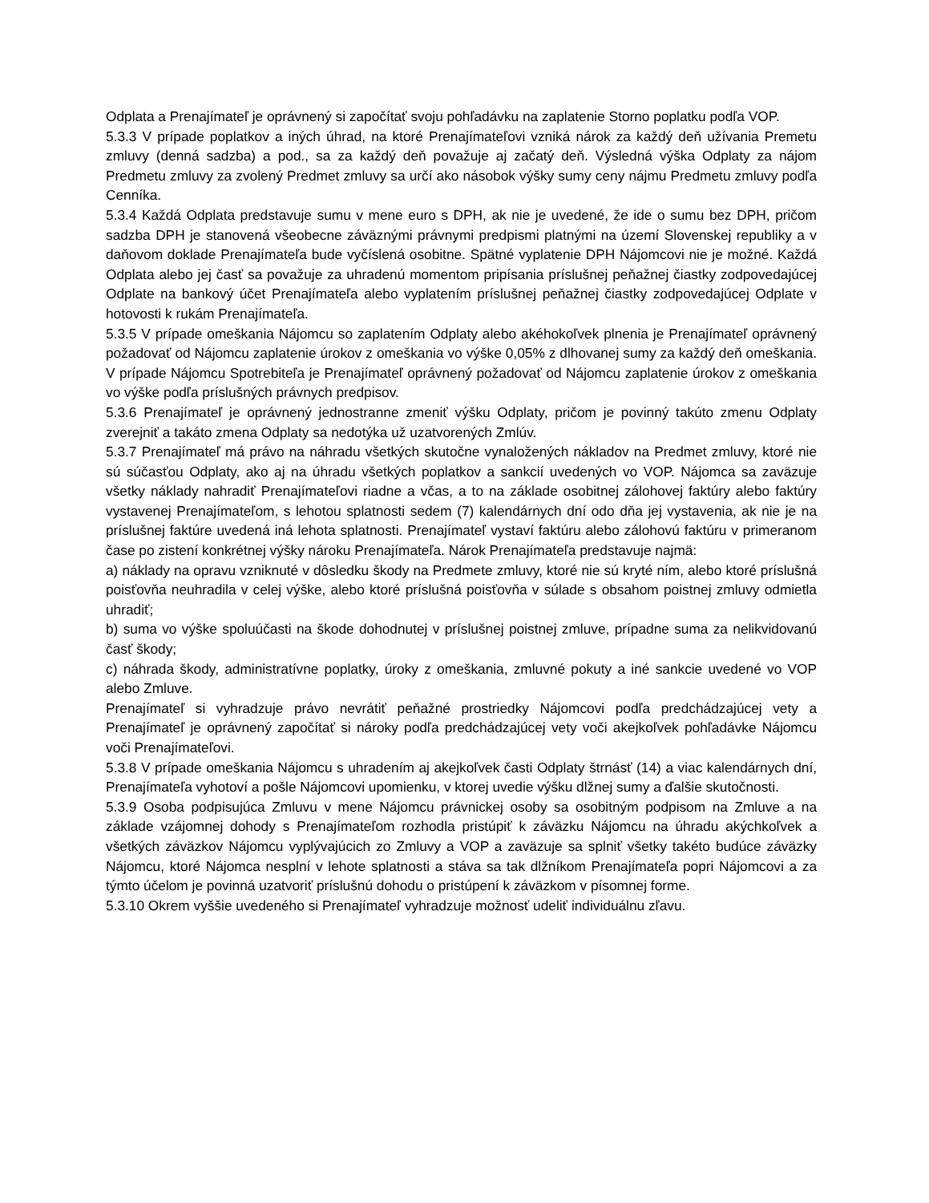Odplata a Prenajímateľ je oprávnený si započítať svoju pohľadávku na zaplatenie Storno poplatku podľa VOP.
5.3.3 V prípade poplatkov a iných úhrad, na ktoré Prenajímateľovi vzniká nárok za každý deň užívania Premetu zmluvy (denná sadzba) a pod., sa za každý deň považuje aj začatý deň. Výsledná výška Odplaty za nájom Predmetu zmluvy za zvolený Predmet zmluvy sa určí ako násobok výšky sumy ceny nájmu Predmetu zmluvy podľa Cenníka.
5.3.4 Každá Odplata predstavuje sumu v mene euro s DPH, ak nie je uvedené, že ide o sumu bez DPH, pričom sadzba DPH je stanovená všeobecne záväznými právnymi predpismi platnými na území Slovenskej republiky a v daňovom doklade Prenajímateľa bude vyčíslená osobitne. Spätné vyplatenie DPH Nájomcovi nie je možné. Každá Odplata alebo jej časť sa považuje za uhradenú momentom pripísania príslušnej peňažnej čiastky zodpovedajúcej Odplate na bankový účet Prenajímateľa alebo vyplatením príslušnej peňažnej čiastky zodpovedajúcej Odplate v hotovosti k rukám Prenajímateľa.
5.3.5 V prípade omeškania Nájomcu so zaplatením Odplaty alebo akéhokoľvek plnenia je Prenajímateľ oprávnený požadovať od Nájomcu zaplatenie úrokov z omeškania vo výške 0,05% z dlhovanej sumy za každý deň omeškania. V prípade Nájomcu Spotrebiteľa je Prenajímateľ oprávnený požadovať od Nájomcu zaplatenie úrokov z omeškania vo výške podľa príslušných právnych predpisov.
5.3.6 Prenajímateľ je oprávnený jednostranne zmeniť výšku Odplaty, pričom je povinný takúto zmenu Odplaty zverejniť a takáto zmena Odplaty sa nedotýka už uzatvorených Zmlúv.
5.3.7 Prenajímateľ má právo na náhradu všetkých skutočne vynaložených nákladov na Predmet zmluvy, ktoré nie sú súčasťou Odplaty, ako aj na úhradu všetkých poplatkov a sankcií uvedených vo VOP. Nájomca sa zaväzuje všetky náklady nahradiť Prenajímateľovi riadne a včas, a to na základe osobitnej zálohovej faktúry alebo faktúry vystavenej Prenajímateľom, s lehotou splatnosti sedem (7) kalendárnych dní odo dňa jej vystavenia, ak nie je na príslušnej faktúre uvedená iná lehota splatnosti. Prenajímateľ vystaví faktúru alebo zálohovú faktúru v primeranom čase po zistení konkrétnej výšky nároku Prenajímateľa. Nárok Prenajímateľa predstavuje najmä:
a) náklady na opravu vzniknuté v dôsledku škody na Predmete zmluvy, ktoré nie sú kryté ním, alebo ktoré príslušná poisťovňa neuhradila v celej výške, alebo ktoré príslušná poisťovňa v súlade s obsahom poistnej zmluvy odmietla uhradiť;
b) suma vo výške spoluúčasti na škode dohodnutej v príslušnej poistnej zmluve, prípadne suma za nelikvidovanú časť škody;
c) náhrada škody, administratívne poplatky, úroky z omeškania, zmluvné pokuty a iné sankcie uvedené vo VOP alebo Zmluve.
Prenajímateľ si vyhradzuje právo nevrátiť peňažné prostriedky Nájomcovi podľa predchádzajúcej vety a Prenajímateľ je oprávnený započítať si nároky podľa predchádzajúcej vety voči akejkoľvek pohľadávke Nájomcu voči Prenajímateľovi.
5.3.8 V prípade omeškania Nájomcu s uhradením aj akejkoľvek časti Odplaty štrnásť (14) a viac kalendárnych dní, Prenajímateľa vyhotoví a pošle Nájomcovi upomienku, v ktorej uvedie výšku dlžnej sumy a ďalšie skutočnosti.
5.3.9 Osoba podpisujúca Zmluvu v mene Nájomcu právnickej osoby sa osobitným podpisom na Zmluve a na základe vzájomnej dohody s Prenajímateľom rozhodla pristúpiť k záväzku Nájomcu na úhradu akýchkoľvek a všetkých záväzkov Nájomcu vyplývajúcich zo Zmluvy a VOP a zaväzuje sa splniť všetky takéto budúce záväzky Nájomcu, ktoré Nájomca nesplní v lehote splatnosti a stáva sa tak dlžníkom Prenajímateľa popri Nájomcovi a za týmto účelom je povinná uzatvoriť príslušnú dohodu o pristúpení k záväzkom v písomnej forme.
5.3.10 Okrem vyššie uvedeného si Prenajímateľ vyhradzuje možnosť udeliť individuálnu zľavu.